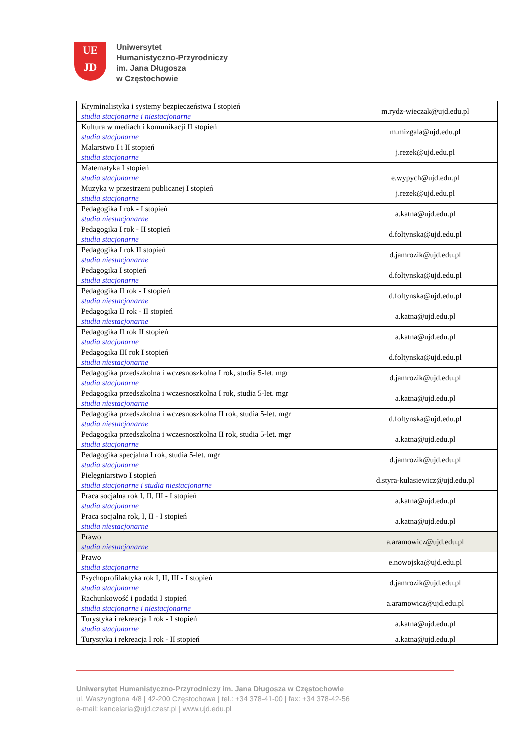UE
JD
Uniwersytet
Humanistyczno-Przyrodniczy
im. Jana Długosza
w Częstochowie
| Kryminalistyka i systemy bezpieczeństwa I stopień studia stacjonarne i niestacjonarne | m.rydz-wieczak@ujd.edu.pl |
| Kultura w mediach i komunikacji II stopień studia stacjonarne | m.mizgala@ujd.edu.pl |
| Malarstwo I i II stopień studia stacjonarne | j.rezek@ujd.edu.pl |
| Matematyka I stopień studia stacjonarne | e.wypych@ujd.edu.pl |
| Muzyka w przestrzeni publicznej I stopień studia stacjonarne | j.rezek@ujd.edu.pl |
| Pedagogika I rok - I stopień studia niestacjonarne | a.katna@ujd.edu.pl |
| Pedagogika I rok - II stopień studia stacjonarne | d.foltynska@ujd.edu.pl |
| Pedagogika I rok II stopień studia niestacjonarne | d.jamrozik@ujd.edu.pl |
| Pedagogika I stopień studia stacjonarne | d.foltynska@ujd.edu.pl |
| Pedagogika II rok - I stopień studia niestacjonarne | d.foltynska@ujd.edu.pl |
| Pedagogika II rok - II stopień studia niestacjonarne | a.katna@ujd.edu.pl |
| Pedagogika II rok II stopień studia stacjonarne | a.katna@ujd.edu.pl |
| Pedagogika III rok I stopień studia niestacjonarne | d.foltynska@ujd.edu.pl |
| Pedagogika przedszkolna i wczesnoszkolna I rok, studia 5-let. mgr studia stacjonarne | d.jamrozik@ujd.edu.pl |
| Pedagogika przedszkolna i wczesnoszkolna I rok, studia 5-let. mgr studia niestacjonarne | a.katna@ujd.edu.pl |
| Pedagogika przedszkolna i wczesnoszkolna II rok, studia 5-let. mgr studia niestacjonarne | d.foltynska@ujd.edu.pl |
| Pedagogika przedszkolna i wczesnoszkolna II rok, studia 5-let. mgr studia stacjonarne | a.katna@ujd.edu.pl |
| Pedagogika specjalna I rok, studia 5-let. mgr studia stacjonarne | d.jamrozik@ujd.edu.pl |
| Pielęgniarstwo I stopień studia stacjonarne i studia niestacjonarne | d.styra-kulasiewicz@ujd.edu.pl |
| Praca socjalna rok I, II, III - I stopień studia stacjonarne | a.katna@ujd.edu.pl |
| Praca socjalna rok, I, II - I stopień studia niestacjonarne | a.katna@ujd.edu.pl |
| Prawo studia niestacjonarne | a.aramowicz@ujd.edu.pl |
| Prawo studia stacjonarne | e.nowojska@ujd.edu.pl |
| Psychoprofilaktyka rok I, II, III - I stopień studia stacjonarne | d.jamrozik@ujd.edu.pl |
| Rachunkowość i podatki I stopień studia stacjonarne i niestacjonarne | a.aramowicz@ujd.edu.pl |
| Turystyka i rekreacja I rok - I stopień studia stacjonarne | a.katna@ujd.edu.pl |
| Turystyka i rekreacja I rok - II stopień | a.katna@ujd.edu.pl |
Uniwersytet Humanistyczno-Przyrodniczy im. Jana Długosza w Częstochowie
ul. Waszyngtona 4/8 | 42-200 Częstochowa | tel.: +34 378-41-00 | fax: +34 378-42-56
e-mail: kancelaria@ujd.czest.pl | www.ujd.edu.pl